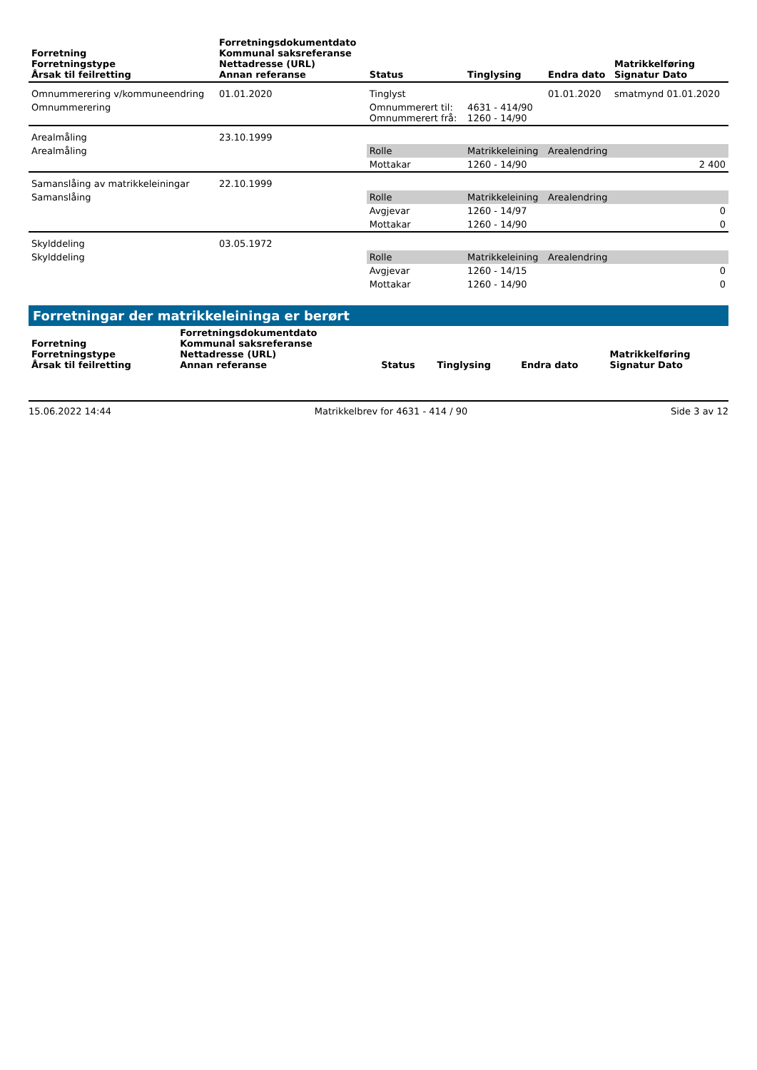| Forretning Forretningstype Årsak til feilretting | Forretningsdokumentdato Kommunal saksreferanse Nettadresse (URL) Annan referanse | Status | Tinglysing | Endra dato | Matrikkelføring Signatur Dato |
| --- | --- | --- | --- | --- | --- |
| Omnummerering v/kommuneendring | 01.01.2020 | Tinglyst | | 01.01.2020 | smatmynd 01.01.2020 |
| Omnummerering | | Omnummerert til: Omnummerert frå: | 4631 - 414/90 1260 - 14/90 | | |
| Arealmåling | 23.10.1999 | | | | |
| Arealmåling | | Rolle | Matrikkeleining | Arealendring | |
| | | Mottakar | 1260 - 14/90 | 2 400 | |
| Samanslåing av matrikkeleiningar | 22.10.1999 | | | | |
| Samanslåing | | Rolle | Matrikkeleining | Arealendring | |
| | | Avgjevar | 1260 - 14/97 | 0 | |
| | | Mottakar | 1260 - 14/90 | 0 | |
| Skylddeling | 03.05.1972 | | | | |
| Skylddeling | | Rolle | Matrikkeleining | Arealendring | |
| | | Avgjevar | 1260 - 14/15 | 0 | |
| | | Mottakar | 1260 - 14/90 | 0 | |
Forretningar der matrikkeleininga er berørt
| Forretning Forretningstype Årsak til feilretting | Forretningsdokumentdato Kommunal saksreferanse Nettadresse (URL) Annan referanse | Status | Tinglysing | Endra dato | Matrikkelføring Signatur Dato |
| --- | --- | --- | --- | --- | --- |
15.06.2022 14:44 Matrikkelbrev for 4631 - 414 / 90 Side 3 av 12